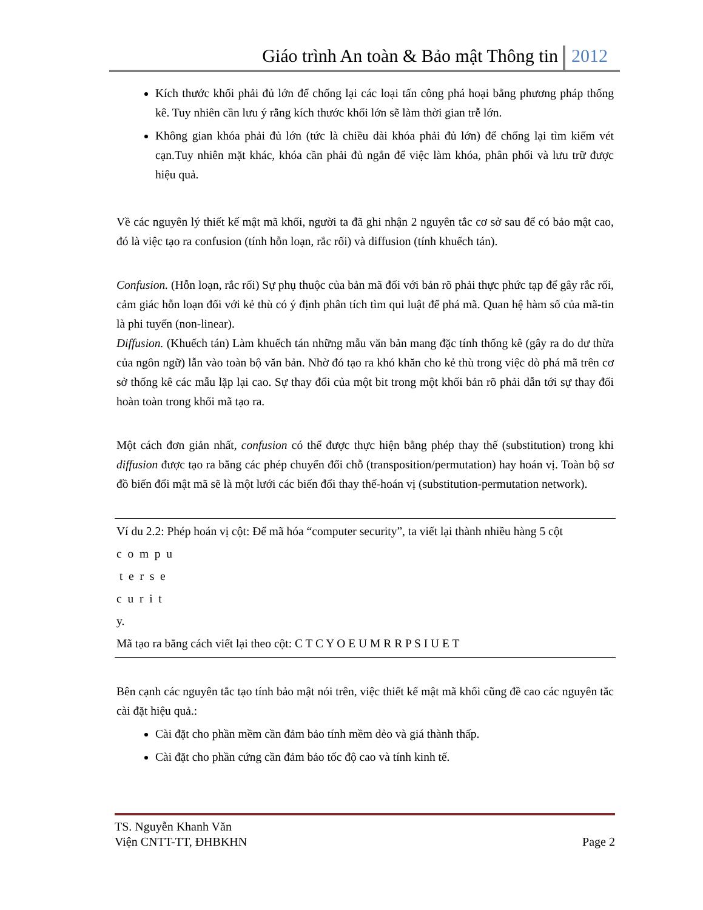Giáo trình An toàn & Bảo mật Thông tin 2012
Kích thước khối phải đủ lớn để chống lại các loại tấn công phá hoại bằng phương pháp thống kê. Tuy nhiên cần lưu ý rằng kích thước khối lớn sẽ làm thời gian trễ lớn.
Không gian khóa phải đủ lớn (tức là chiều dài khóa phải đủ lớn) để chống lại tìm kiếm vét cạn.Tuy nhiên mặt khác, khóa cần phải đủ ngắn để việc làm khóa, phân phối và lưu trữ được hiệu quả.
Về các nguyên lý thiết kế mật mã khối, người ta đã ghi nhận 2 nguyên tắc cơ sở sau để có bảo mật cao, đó là việc tạo ra confusion (tính hỗn loạn, rắc rối) và diffusion (tính khuếch tán).
Confusion. (Hỗn loạn, rắc rối) Sự phụ thuộc của bản mã đối với bản rõ phải thực phức tạp để gây rắc rối, cảm giác hỗn loạn đối với kẻ thù có ý định phân tích tìm qui luật để phá mã. Quan hệ hàm số của mã-tin là phi tuyến (non-linear).
Diffusion. (Khuếch tán) Làm khuếch tán những mẫu văn bản mang đặc tính thống kê (gây ra do dư thừa của ngôn ngữ) lẫn vào toàn bộ văn bản. Nhờ đó tạo ra khó khăn cho kẻ thù trong việc dò phá mã trên cơ sở thống kê các mẫu lặp lại cao. Sự thay đổi của một bit trong một khối bản rõ phải dẫn tới sự thay đối hoàn toàn trong khối mã tạo ra.
Một cách đơn giản nhất, confusion có thể được thực hiện bằng phép thay thế (substitution) trong khi diffusion được tạo ra bằng các phép chuyển đổi chỗ (transposition/permutation) hay hoán vị. Toàn bộ sơ đồ biến đổi mật mã sẽ là một lưới các biến đổi thay thế-hoán vị (substitution-permutation network).
Ví du 2.2: Phép hoán vị cột: Để mã hóa “computer security”, ta viết lại thành nhiều hàng 5 cột
c o m p u
t e r s e
c u r i t
y.
Mã tạo ra bằng cách viết lại theo cột: C T C Y O E U M R R P S I U E T
Bên cạnh các nguyên tắc tạo tính bảo mật nói trên, việc thiết kế mật mã khối cũng đề cao các nguyên tắc cài đặt hiệu quả.:
Cài đặt cho phần mềm cần đảm bảo tính mềm dẻo và giá thành thấp.
Cài đặt cho phần cứng cần đảm bảo tốc độ cao và tính kinh tế.
TS. Nguyễn Khanh Văn
Viện CNTT-TT, ĐHBKHN Page 2